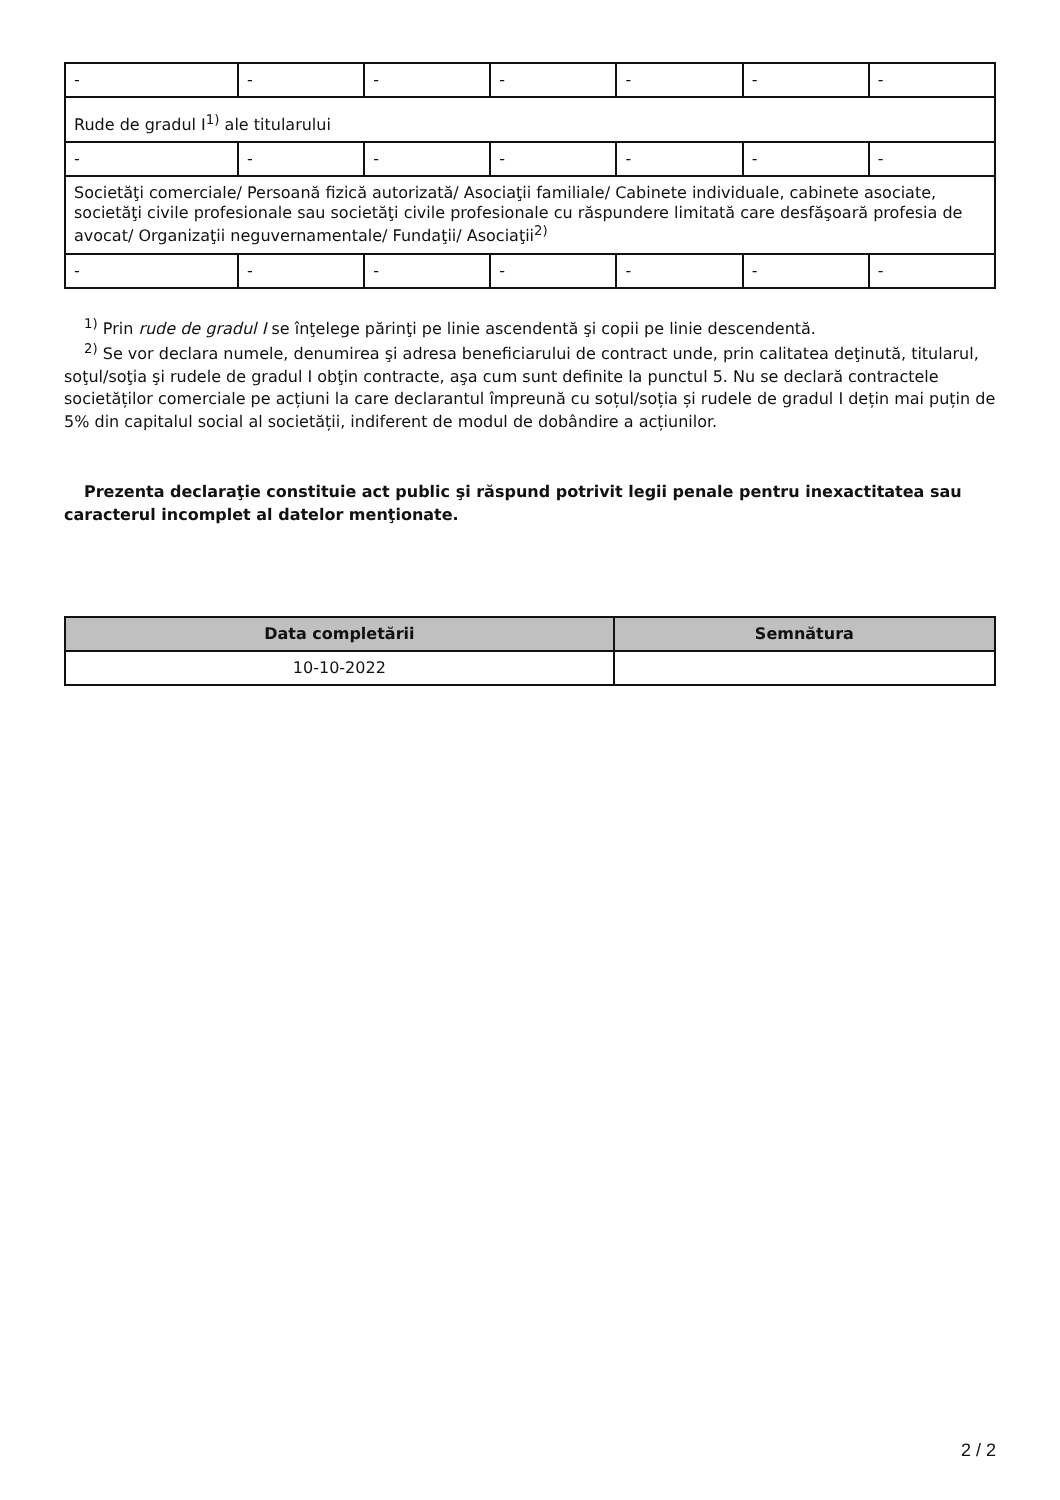| - | - | - | - | - | - | - |
| Rude de gradul I<sup>1)</sup> ale titularului | | | | | | |
| - | - | - | - | - | - | - |
| Societăţi comerciale/ Persoană fizică autorizată/ Asociaţii familiale/ Cabinete individuale, cabinete asociate, societăţi civile profesionale sau societăţi civile profesionale cu răspundere limitată care desfăşoară profesia de avocat/ Organizaţii neguvernamentale/ Fundaţii/ Asociaţii<sup>2)</sup> | | | | | | |
| - | - | - | - | - | - | - |
<sup>1)</sup> Prin rude de gradul I se înţelege părinţi pe linie ascendentă şi copii pe linie descendentă.
<sup>2)</sup> Se vor declara numele, denumirea şi adresa beneficiarului de contract unde, prin calitatea deţinută, titularul, soţul/soţia şi rudele de gradul I obţin contracte, aşa cum sunt definite la punctul 5. Nu se declară contractele societăților comerciale pe acțiuni la care declarantul împreună cu soțul/soția și rudele de gradul I dețin mai puțin de 5% din capitalul social al societății, indiferent de modul de dobândire a acțiunilor.
Prezenta declaraţie constituie act public şi răspund potrivit legii penale pentru inexactitatea sau caracterul incomplet al datelor menţionate.
| Data completării | Semnătura |
| --- | --- |
| 10-10-2022 | |
2 / 2